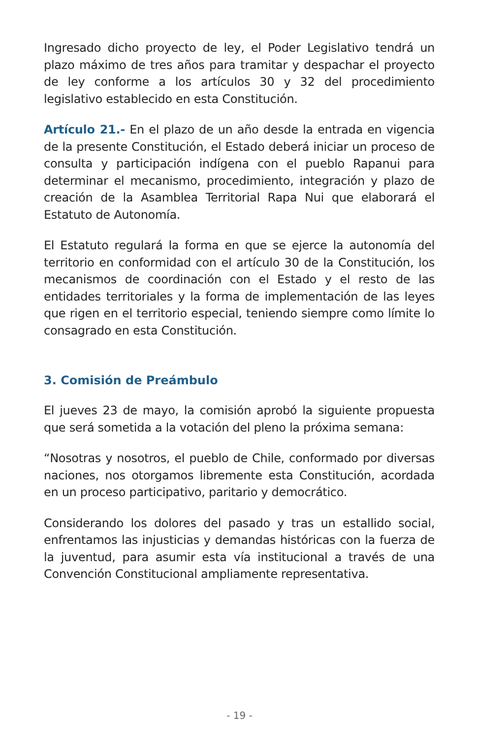Ingresado dicho proyecto de ley, el Poder Legislativo tendrá un plazo máximo de tres años para tramitar y despachar el proyecto de ley conforme a los artículos 30 y 32 del procedimiento legislativo establecido en esta Constitución.
Artículo 21.- En el plazo de un año desde la entrada en vigencia de la presente Constitución, el Estado deberá iniciar un proceso de consulta y participación indígena con el pueblo Rapanui para determinar el mecanismo, procedimiento, integración y plazo de creación de la Asamblea Territorial Rapa Nui que elaborará el Estatuto de Autonomía.
El Estatuto regulará la forma en que se ejerce la autonomía del territorio en conformidad con el artículo 30 de la Constitución, los mecanismos de coordinación con el Estado y el resto de las entidades territoriales y la forma de implementación de las leyes que rigen en el territorio especial, teniendo siempre como límite lo consagrado en esta Constitución.
3. Comisión de Preámbulo
El jueves 23 de mayo, la comisión aprobó la siguiente propuesta que será sometida a la votación del pleno la próxima semana:
“Nosotras y nosotros, el pueblo de Chile, conformado por diversas naciones, nos otorgamos libremente esta Constitución, acordada en un proceso participativo, paritario y democrático.
Considerando los dolores del pasado y tras un estallido social, enfrentamos las injusticias y demandas históricas con la fuerza de la juventud, para asumir esta vía institucional a través de una Convención Constitucional ampliamente representativa.
- 19 -